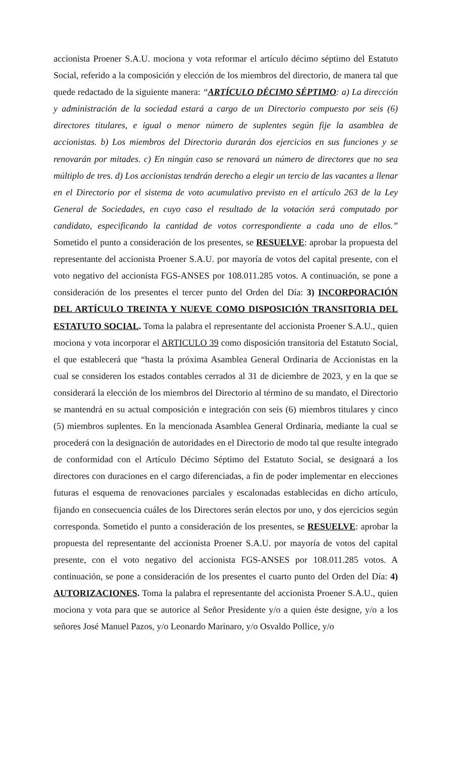accionista Proener S.A.U. mociona y vota reformar el artículo décimo séptimo del Estatuto Social, referido a la composición y elección de los miembros del directorio, de manera tal que quede redactado de la siguiente manera: “ARTÍCULO DÉCIMO SÉPTIMO: a) La dirección y administración de la sociedad estará a cargo de un Directorio compuesto por seis (6) directores titulares, e igual o menor número de suplentes según fije la asamblea de accionistas. b) Los miembros del Directorio durarán dos ejercicios en sus funciones y se renovarán por mitades. c) En ningún caso se renovará un número de directores que no sea múltiplo de tres. d) Los accionistas tendrán derecho a elegir un tercio de las vacantes a llenar en el Directorio por el sistema de voto acumulativo previsto en el artículo 263 de la Ley General de Sociedades, en cuyo caso el resultado de la votación será computado por candidato, especificando la cantidad de votos correspondiente a cada uno de ellos.” Sometido el punto a consideración de los presentes, se RESUELVE: aprobar la propuesta del representante del accionista Proener S.A.U. por mayoría de votos del capital presente, con el voto negativo del accionista FGS-ANSES por 108.011.285 votos. A continuación, se pone a consideración de los presentes el tercer punto del Orden del Día: 3) INCORPORACIÓN DEL ARTÍCULO TREINTA Y NUEVE COMO DISPOSICIÓN TRANSITORIA DEL ESTATUTO SOCIAL. Toma la palabra el representante del accionista Proener S.A.U., quien mociona y vota incorporar el ARTICULO 39 como disposición transitoria del Estatuto Social, el que establecerá que “hasta la próxima Asamblea General Ordinaria de Accionistas en la cual se consideren los estados contables cerrados al 31 de diciembre de 2023, y en la que se considerará la elección de los miembros del Directorio al término de su mandato, el Directorio se mantendrá en su actual composición e integración con seis (6) miembros titulares y cinco (5) miembros suplentes. En la mencionada Asamblea General Ordinaria, mediante la cual se procederá con la designación de autoridades en el Directorio de modo tal que resulte integrado de conformidad con el Artículo Décimo Séptimo del Estatuto Social, se designará a los directores con duraciones en el cargo diferenciadas, a fin de poder implementar en elecciones futuras el esquema de renovaciones parciales y escalonadas establecidas en dicho artículo, fijando en consecuencia cuáles de los Directores serán electos por uno, y dos ejercicios según corresponda. Sometido el punto a consideración de los presentes, se RESUELVE: aprobar la propuesta del representante del accionista Proener S.A.U. por mayoría de votos del capital presente, con el voto negativo del accionista FGS-ANSES por 108.011.285 votos. A continuación, se pone a consideración de los presentes el cuarto punto del Orden del Día: 4) AUTORIZACIONES. Toma la palabra el representante del accionista Proener S.A.U., quien mociona y vota para que se autorice al Señor Presidente y/o a quien éste designe, y/o a los señores José Manuel Pazos, y/o Leonardo Marinaro, y/o Osvaldo Pollice, y/o